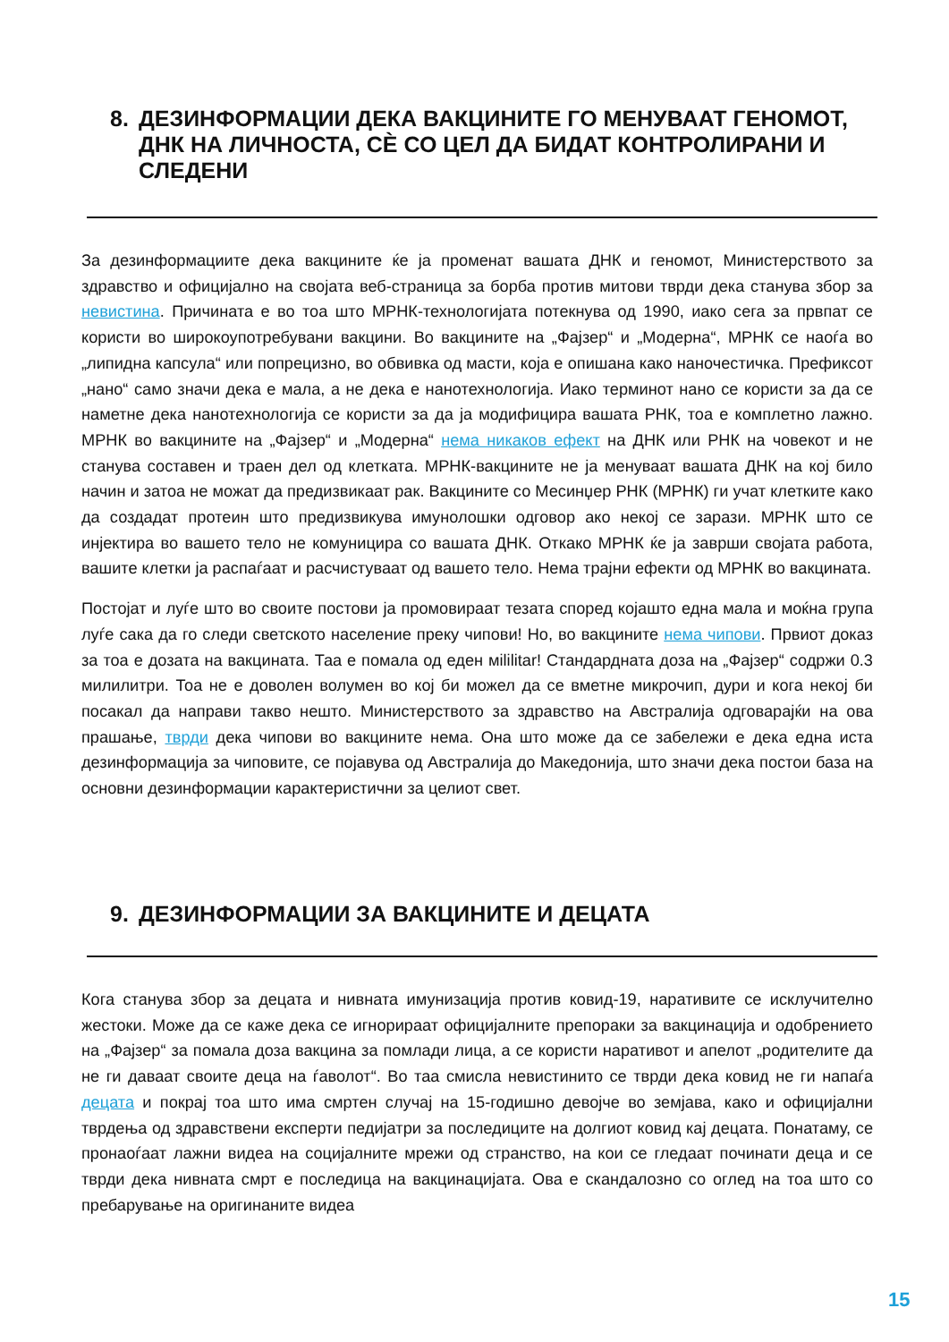8. ДЕЗИНФОРМАЦИИ ДЕКА ВАКЦИНИТЕ ГО МЕНУВААТ ГЕНОМОТ, ДНК НА ЛИЧНОСТА, СЀ СО ЦЕЛ ДА БИДАТ КОНТРОЛИРАНИ И СЛЕДЕНИ
За дезинформациите дека вакцините ќе ја променат вашата ДНК и геномот, Министерството за здравство и официјално на својата веб-страница за борба против митови тврди дека станува збор за невистина. Причината е во тоа што МРНК-технологијата потекнува од 1990, иако сега за првпат се користи во широкоупотребувани вакцини. Во вакцините на „Фајзер“ и „Модерна“, МРНК се наоѓа во „липидна капсула“ или попрецизно, во обвивка од масти, која е опишана како наночестичка. Префиксот „нано“ само значи дека е мала, а не дека е нанотехнологија. Иако терминот нано се користи за да се наметне дека нанотехнологија се користи за да ја модифицира вашата РНК, тоа е комплетно лажно. МРНК во вакцините на „Фајзер“ и „Модерна“ нема никаков ефект на ДНК или РНК на човекот и не станува составен и траен дел од клетката. МРНК-вакцините не ја менуваат вашата ДНК на кој било начин и затоа не можат да предизвикаат рак. Вакцините со Месинџер РНК (МРНК) ги учат клетките како да создадат протеин што предизвикува имунолошки одговор ако некој се зарази. МРНК што се инјектира во вашето тело не комуницира со вашата ДНК. Откако МРНК ќе ја заврши својата работа, вашите клетки ја распаѓаат и расчистуваат од вашето тело. Нема трајни ефекти од МРНК во вакцината.
Постојат и луѓе што во своите постови ја промовираат тезата според којашто една мала и моќна група луѓе сака да го следи светското население преку чипови! Но, во вакцините нема чипови. Првиот доказ за тоа е дозата на вакцината. Таа е помала од еден мililitar! Стандардната доза на „Фајзер“ содржи 0.3 милилитри. Тоа не е доволен волумен во кој би можел да се вметне микрочип, дури и кога некој би посакал да направи такво нешто. Министерството за здравство на Австралија одговарајќи на ова прашање, тврди дека чипови во вакцините нема. Она што може да се забележи е дека една иста дезинформација за чиповите, се појавува од Австралија до Македонија, што значи дека постои база на основни дезинформации карактеристични за целиот свет.
9. ДЕЗИНФОРМАЦИИ ЗА ВАКЦИНИТЕ И ДЕЦАТА
Кога станува збор за децата и нивната имунизација против ковид-19, наративите се исклучително жестоки. Може да се каже дека се игнорираат официјалните препораки за вакцинација и одобрението на „Фајзер“ за помала доза вакцина за помлади лица, а се користи наративот и апелот „родителите да не ги даваат своите деца на ѓаволот“. Во таа смисла невистинито се тврди дека ковид не ги напаѓа децата и покрај тоа што има смртен случај на 15-годишно девојче во земјава, како и официјални тврдења од здравствени експерти педијатри за последиците на долгиот ковид кај децата. Понатаму, се пронаоѓаат лажни видеа на социјалните мрежи од странство, на кои се гледаат починати деца и се тврди дека нивната смрт е последица на вакцинацијата. Ова е скандалозно со оглед на тоа што со пребарување на оригинаните видеа
15